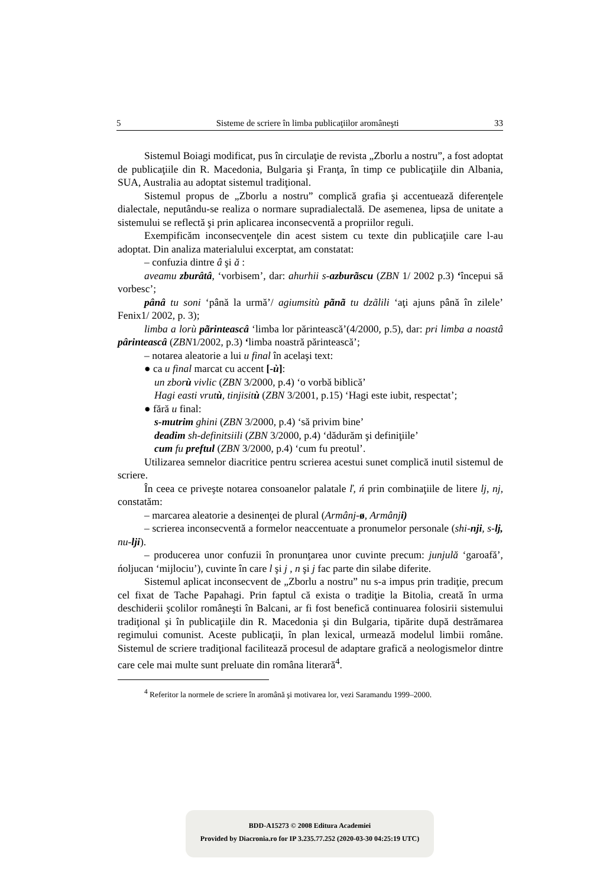5 Sisteme de scriere în limba publicaţiilor aromâneşti 33
Sistemul Boiagi modificat, pus în circulaţie de revista „Zborlu a nostru”, a fost adoptat de publicaţiile din R. Macedonia, Bulgaria şi Franţa, în timp ce publicaţiile din Albania, SUA, Australia au adoptat sistemul tradiţional.
Sistemul propus de „Zborlu a nostru” complică grafia şi accentuează diferenţele dialectale, neputându-se realiza o normare supradialectală. De asemenea, lipsa de unitate a sistemului se reflectă şi prin aplicarea inconsecventă a propriilor reguli.
Exempificăm inconsecvenţele din acest sistem cu texte din publicaţiile care l-au adoptat. Din analiza materialului excerptat, am constatat:
– confuzia dintre â şi ă :
aveamu zburâtâ, ‘vorbisem’, dar: ahurhii s-azburãscu (ZBN 1/ 2002 p.3) ‘începui să vorbesc’;
pânâ tu soni ‘până la urmă’/ agiumsitù pãnã tu dzãlili ‘aţi ajuns până în zilele’ Fenix1/ 2002, p. 3);
limba a lorù pãrinteascâ ‘limba lor părintească’(4/2000, p.5), dar: pri limba a noastâ pârinteascâ (ZBN1/2002, p.3) ‘limba noastră părintească’;
– notarea aleatorie a lui u final în acelaşi text:
● ca u final marcat cu accent [-ù]:
un zborù vivlic (ZBN 3/2000, p.4) ‘o vorbă biblică’
Hagi easti vrutù, tinjisitù (ZBN 3/2001, p.15) ‘Hagi este iubit, respectat’;
● fără u final:
s-mutrim ghini (ZBN 3/2000, p.4) ‘să privim bine’
deadim sh-definitsiili (ZBN 3/2000, p.4) ‘dădurăm şi definiţiile’
cum fu preftul (ZBN 3/2000, p.4) ‘cum fu preotul’.
Utilizarea semnelor diacritice pentru scrierea acestui sunet complică inutil sistemul de scriere.
În ceea ce priveşte notarea consoanelor palatale ľ, ń prin combinaţiile de litere lj, nj, constatăm:
– marcarea aleatorie a desinenţei de plural (Armânj-ø, Armânji)
– scrierea inconsecventă a formelor neaccentuate a pronumelor personale (shi-nji, s-lj, nu-lji).
– producerea unor confuzii în pronunţarea unor cuvinte precum: junjulă ‘garoafă’, ńoljucan ‘mijlociu’), cuvinte în care l şi j , n şi j fac parte din silabe diferite.
Sistemul aplicat inconsecvent de „Zborlu a nostru” nu s-a impus prin tradiţie, precum cel fixat de Tache Papahagi. Prin faptul că exista o tradiţie la Bitolia, creată în urma deschiderii şcolilor româneşti în Balcani, ar fi fost benefică continuarea folosirii sistemului tradiţional şi în publicaţiile din R. Macedonia şi din Bulgaria, tipărite după destrămarea regimului comunist. Aceste publicaţii, în plan lexical, urmează modelul limbii române. Sistemul de scriere tradiţional facilitează procesul de adaptare grafică a neologismelor dintre care cele mai multe sunt preluate din româna literară<sup>4</sup>.
<sup>4</sup> Referitor la normele de scriere în aromână şi motivarea lor, vezi Saramandu 1999–2000.
BDD-A15273 © 2008 Editura Academiei
Provided by Diacronia.ro for IP 3.235.77.252 (2020-03-30 04:25:19 UTC)